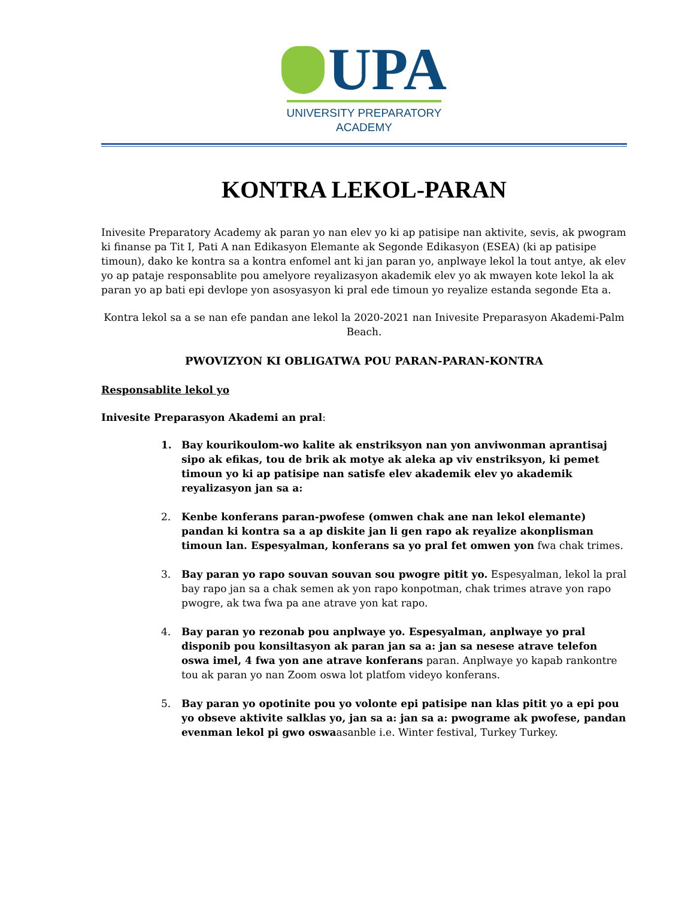UPA
UNIVERSITY PREPARATORY
ACADEMY
KONTRA LEKOL-PARAN
Inivesite Preparatory Academy ak paran yo nan elev yo ki ap patisipe nan aktivite, sevis, ak pwogram ki finanse pa Tit I, Pati A nan Edikasyon Elemante ak Segonde Edikasyon (ESEA) (ki ap patisipe timoun), dako ke kontra sa a kontra enfomel ant ki jan paran yo, anplwaye lekol la tout antye, ak elev yo ap pataje responsablite pou amelyore reyalizasyon akademik elev yo ak mwayen kote lekol la ak paran yo ap bati epi devlope yon asosyasyon ki pral ede timoun yo reyalize estanda segonde Eta a.
Kontra lekol sa a se nan efe pandan ane lekol la 2020-2021 nan Inivesite Preparasyon Akademi-Palm Beach.
PWOVIZYON KI OBLIGATWA POU PARAN-PARAN-KONTRA
Responsablite lekol yo
Inivesite Preparasyon Akademi an pral:
1. Bay kourikoulom-wo kalite ak enstriksyon nan yon anviwonman aprantisaj sipo ak efikas, tou de brik ak motye ak aleka ap viv enstriksyon, ki pemet timoun yo ki ap patisipe nan satisfe elev akademik elev yo akademik reyalizasyon jan sa a:
2. Kenbe konferans paran-pwofese (omwen chak ane nan lekol elemante) pandan ki kontra sa a ap diskite jan li gen rapo ak reyalize akonplisman timoun lan. Espesyalman, konferans sa yo pral fet omwen yon fwa chak trimes.
3. Bay paran yo rapo souvan souvan sou pwogre pitit yo. Espesyalman, lekol la pral bay rapo jan sa a chak semen ak yon rapo konpotman, chak trimes atrave yon rapo pwogre, ak twa fwa pa ane atrave yon kat rapo.
4. Bay paran yo rezonab pou anplwaye yo. Espesyalman, anplwaye yo pral disponib pou konsiltasyon ak paran jan sa a: jan sa nesese atrave telefon oswa imel, 4 fwa yon ane atrave konferans paran. Anplwaye yo kapab rankontre tou ak paran yo nan Zoom oswa lot platfom videyo konferans.
5. Bay paran yo opotinite pou yo volonte epi patisipe nan klas pitit yo a epi pou yo obseve aktivite salklas yo, jan sa a: jan sa a: pwograme ak pwofese, pandan evenman lekol pi gwo oswaasanble i.e. Winter festival, Turkey Turkey.